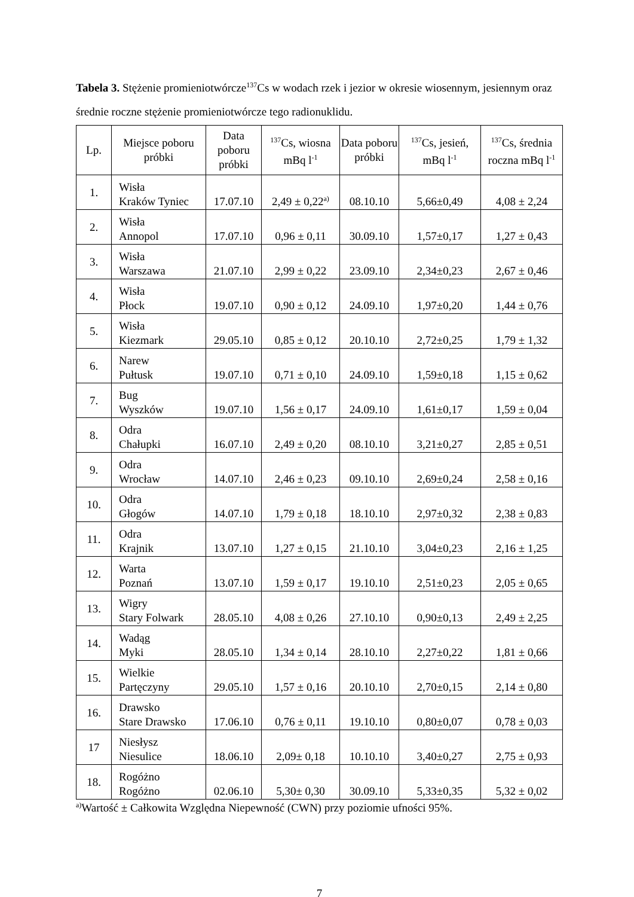Tabela 3. Stężenie promieniotwórcze<sup>137</sup>Cs w wodach rzek i jezior w okresie wiosennym, jesiennym oraz średnie roczne stężenie promieniotwórcze tego radionuklidu.
| Lp. | Miejsce poboru próbki | Data poboru próbki | <sup>137</sup>Cs, wiosna mBq l<sup>-1</sup> | Data poboru próbki | <sup>137</sup>Cs, jesień, mBq l<sup>-1</sup> | <sup>137</sup>Cs, średnia roczna mBq l<sup>-1</sup> |
| --- | --- | --- | --- | --- | --- | --- |
| 1. | Wisła Kraków Tyniec | 17.07.10 | 2,49 ± 0,22<sup>a)</sup> | 08.10.10 | 5,66±0,49 | 4,08 ± 2,24 |
| 2. | Wisła Annopol | 17.07.10 | 0,96 ± 0,11 | 30.09.10 | 1,57±0,17 | 1,27 ± 0,43 |
| 3. | Wisła Warszawa | 21.07.10 | 2,99 ± 0,22 | 23.09.10 | 2,34±0,23 | 2,67 ± 0,46 |
| 4. | Wisła Płock | 19.07.10 | 0,90 ± 0,12 | 24.09.10 | 1,97±0,20 | 1,44 ± 0,76 |
| 5. | Wisła Kiezmark | 29.05.10 | 0,85 ± 0,12 | 20.10.10 | 2,72±0,25 | 1,79 ± 1,32 |
| 6. | Narew Pułtusk | 19.07.10 | 0,71 ± 0,10 | 24.09.10 | 1,59±0,18 | 1,15 ± 0,62 |
| 7. | Bug Wyszków | 19.07.10 | 1,56 ± 0,17 | 24.09.10 | 1,61±0,17 | 1,59 ± 0,04 |
| 8. | Odra Chałupki | 16.07.10 | 2,49 ± 0,20 | 08.10.10 | 3,21±0,27 | 2,85 ± 0,51 |
| 9. | Odra Wrocław | 14.07.10 | 2,46 ± 0,23 | 09.10.10 | 2,69±0,24 | 2,58 ± 0,16 |
| 10. | Odra Głogów | 14.07.10 | 1,79 ± 0,18 | 18.10.10 | 2,97±0,32 | 2,38 ± 0,83 |
| 11. | Odra Krajnik | 13.07.10 | 1,27 ± 0,15 | 21.10.10 | 3,04±0,23 | 2,16 ± 1,25 |
| 12. | Warta Poznań | 13.07.10 | 1,59 ± 0,17 | 19.10.10 | 2,51±0,23 | 2,05 ± 0,65 |
| 13. | Wigry Stary Folwark | 28.05.10 | 4,08 ± 0,26 | 27.10.10 | 0,90±0,13 | 2,49 ± 2,25 |
| 14. | Wadąg Myki | 28.05.10 | 1,34 ± 0,14 | 28.10.10 | 2,27±0,22 | 1,81 ± 0,66 |
| 15. | Wielkie Partęczyny | 29.05.10 | 1,57 ± 0,16 | 20.10.10 | 2,70±0,15 | 2,14 ± 0,80 |
| 16. | Drawsko Stare Drawsko | 17.06.10 | 0,76 ± 0,11 | 19.10.10 | 0,80±0,07 | 0,78 ± 0,03 |
| 17 | Niesłysz Niesulice | 18.06.10 | 2,09± 0,18 | 10.10.10 | 3,40±0,27 | 2,75 ± 0,93 |
| 18. | Rogóżno Rogóżno | 02.06.10 | 5,30± 0,30 | 30.09.10 | 5,33±0,35 | 5,32 ± 0,02 |
<sup>a)</sup> Wartość ± Całkowita Względna Niepewność (CWN) przy poziomie ufności 95%.
7